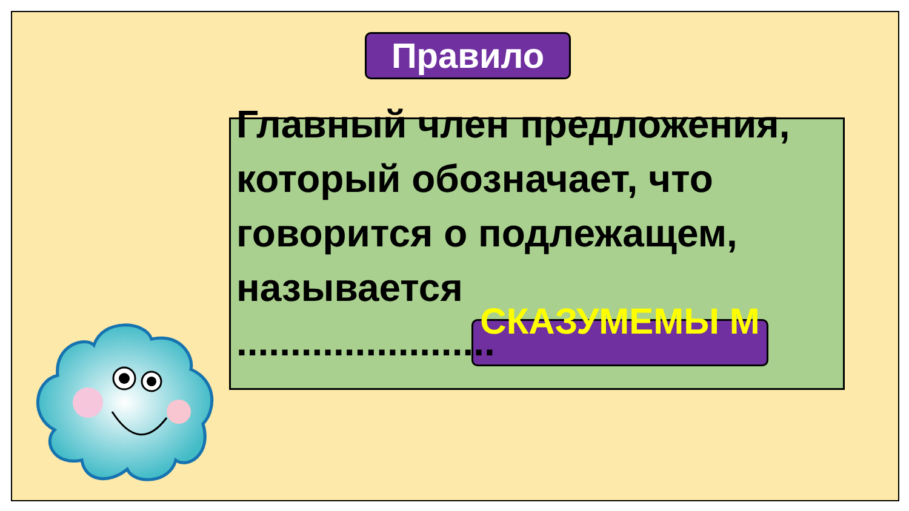Правило
Главный член предложения, который обозначает, что говорится о подлежащем, называется
........................
СКАЗУМЕМЫ М